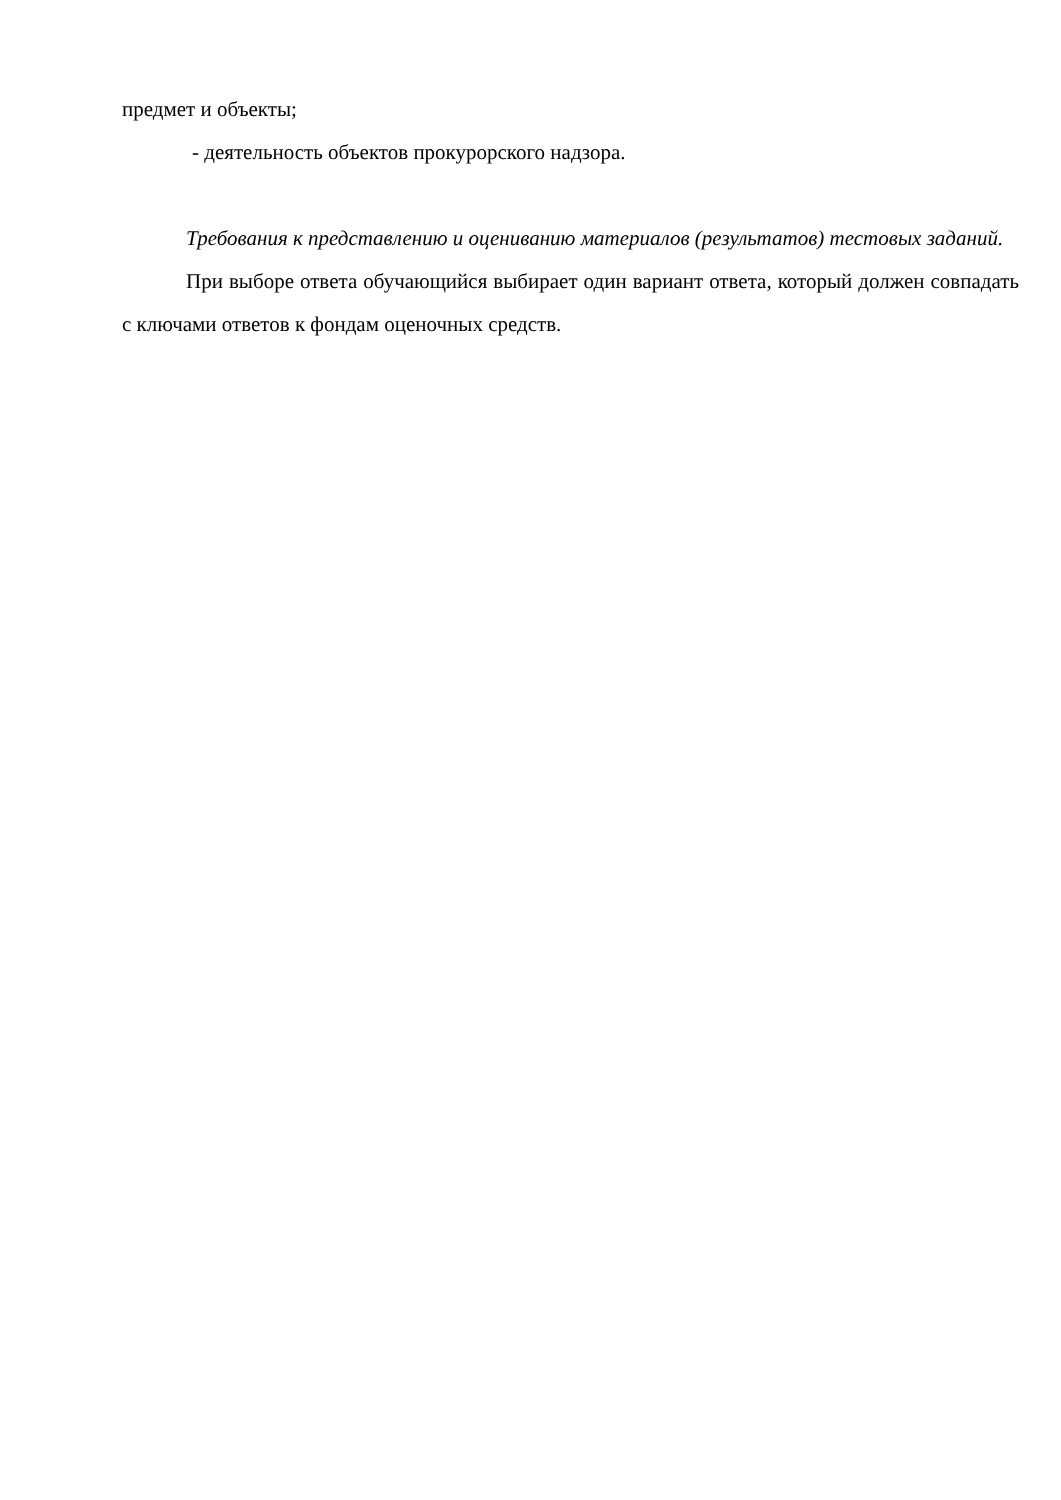предмет и объекты;
- деятельность объектов прокурорского надзора.
Требования к представлению и оцениванию материалов (результатов) тестовых заданий.
При выборе ответа обучающийся выбирает один вариант ответа, который должен совпадать с ключами ответов к фондам оценочных средств.